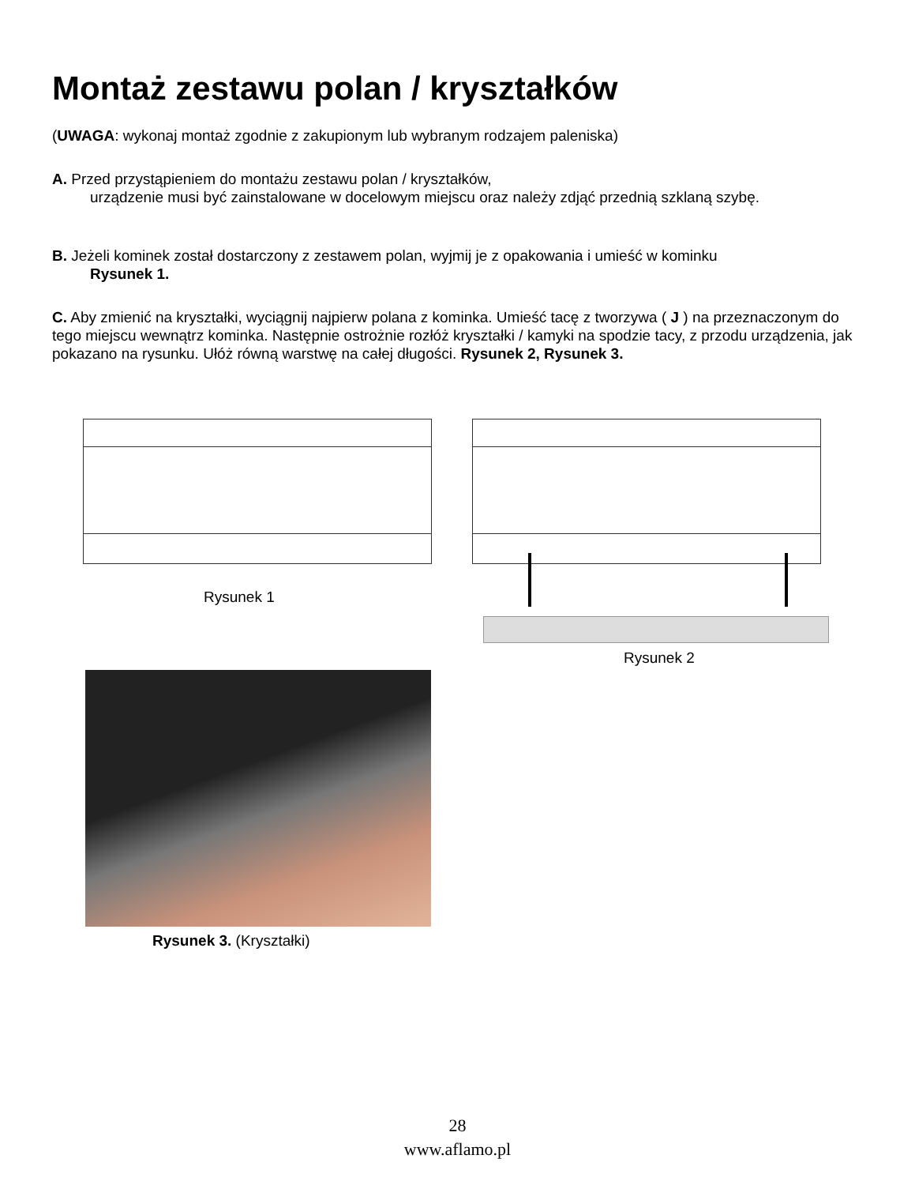Montaż zestawu polan / kryształków
(UWAGA: wykonaj montaż zgodnie z zakupionym lub wybranym rodzajem paleniska)
A. Przed przystąpieniem do montażu zestawu polan / kryształków,
urządzenie musi być zainstalowane w docelowym miejscu oraz należy zdjąć przednią szklaną szybę.
B. Jeżeli kominek został dostarczony z zestawem polan, wyjmij je z opakowania i umieść w kominku
Rysunek 1.
C. Aby zmienić na kryształki, wyciągnij najpierw polana z kominka. Umieść tacę z tworzywa ( J ) na przeznaczonym do tego miejscu wewnątrz kominka. Następnie ostrożnie rozłóż kryształki / kamyki na spodzie tacy, z przodu urządzenia, jak pokazano na rysunku. Ułóż równą warstwę na całej długości. Rysunek 2, Rysunek 3.
Rysunek 1
Rysunek 2
Rysunek 3. (Kryształki)
28
www.aflamo.pl